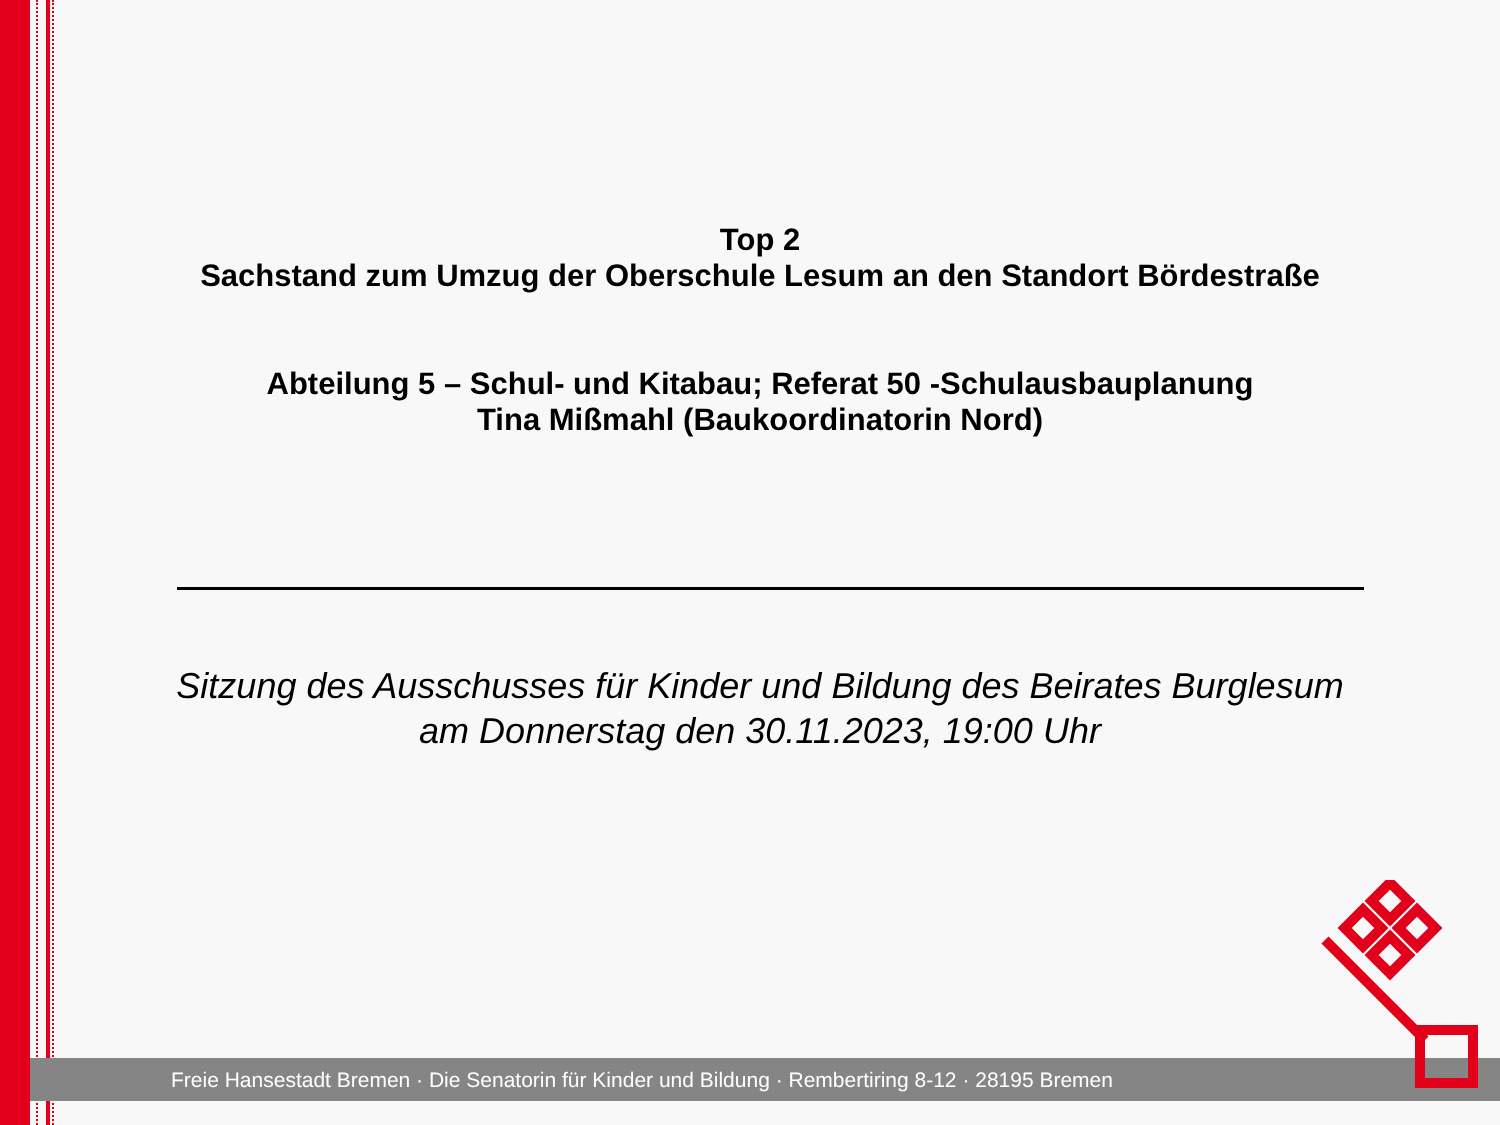Top 2
Sachstand zum Umzug der Oberschule Lesum an den Standort Bördestraße
Abteilung 5 – Schul- und Kitabau; Referat 50 -Schulausbauplanung
Tina Mißmahl (Baukoordinatorin Nord)
Sitzung des Ausschusses für Kinder und Bildung des Beirates Burglesum
am Donnerstag den 30.11.2023, 19:00 Uhr
Freie Hansestadt Bremen · Die Senatorin für Kinder und Bildung · Rembertiring 8-12 · 28195 Bremen